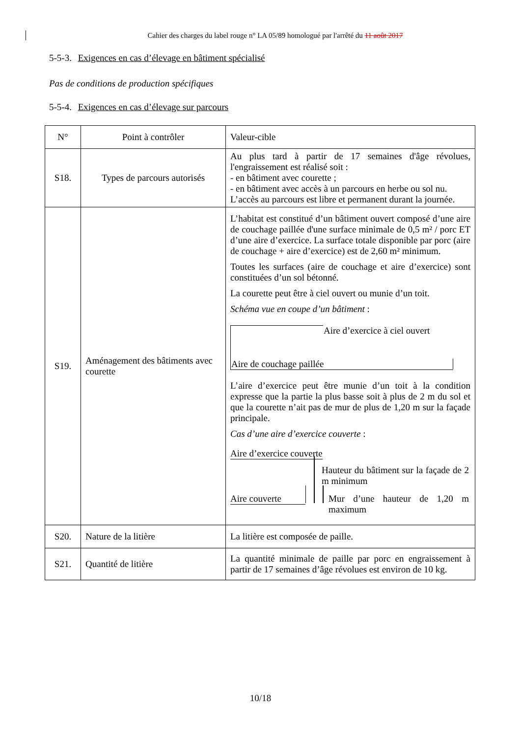Cahier des charges du label rouge n° LA 05/89 homologué par l'arrêté du 11 août 2017
5-5-3. Exigences en cas d’élevage en bâtiment spécialisé
Pas de conditions de production spécifiques
5-5-4. Exigences en cas d’élevage sur parcours
| N° | Point à contrôler | Valeur-cible |
| --- | --- | --- |
| S18. | Types de parcours autorisés | Au plus tard à partir de 17 semaines d'âge révolues, l'engraissement est réalisé soit : - en bâtiment avec courette ; - en bâtiment avec accès à un parcours en herbe ou sol nu. L’accès au parcours est libre et permanent durant la journée. |
| S19. | Aménagement des bâtiments avec courette | L’habitat est constitué d’un bâtiment ouvert composé d’une aire de couchage paillée d'une surface minimale de 0,5 m² / porc ET d’une aire d’exercice. La surface totale disponible par porc (aire de couchage + aire d’exercice) est de 2,60 m² minimum. Toutes les surfaces (aire de couchage et aire d’exercice) sont constituées d’un sol bétonné. La courette peut être à ciel ouvert ou munie d’un toit. Schéma vue en coupe d’un bâtiment : Aire d’exercice à ciel ouvert Aire de couchage paillée L’aire d’exercice peut être munie d’un toit à la condition expresse que la partie la plus basse soit à plus de 2 m du sol et que la courette n’ait pas de mur de plus de 1,20 m sur la façade principale. Cas d’une aire d’exercice couverte : Aire d’exercice couverte Hauteur du bâtiment sur la façade de 2 m minimum Aire couverte Mur d’une hauteur de 1,20 m maximum |
| S20. | Nature de la litière | La litière est composée de paille. |
| S21. | Quantité de litière | La quantité minimale de paille par porc en engraissement à partir de 17 semaines d’âge révolues est environ de 10 kg. |
10/18